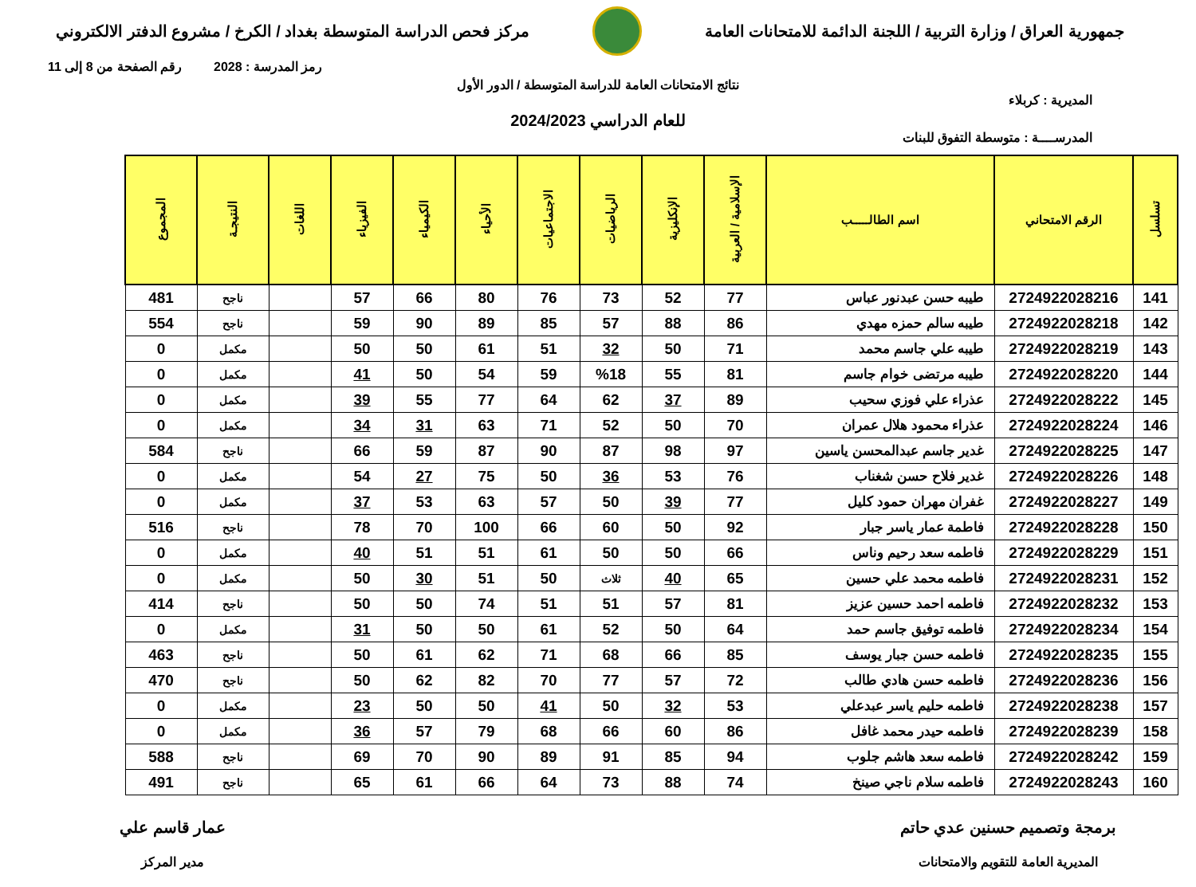جمهورية العراق / وزارة التربية / اللجنة الدائمة للامتحانات العامة
مركز فحص الدراسة المتوسطة بغداد / الكرخ / مشروع الدفتر الالكتروني
رمز المدرسة : 2028 رقم الصفحة من 8 إلى 11
نتائج الامتحانات العامة للدراسة المتوسطة / الدور الأول
المديرية : كربلاء
للعام الدراسي 2024/2023
المدرســــة : متوسطة التفوق للبنات
| تسلسل | الرقم الامتحاني | اسم الطالـــــب | الإسلامية / العربية | الإنكليزية | الرياضيات | الاجتماعيات | الأحياء | الكيمياء | الفيزياء | اللغات | النتيجـة | المجموع |
| --- | --- | --- | --- | --- | --- | --- | --- | --- | --- | --- | --- | --- |
| 141 | 2724922028216 | طيبه حسن عبدنور عباس | 77 | 52 | 73 | 76 | 80 | 66 | 57 | | ناجح | 481 |
| 142 | 2724922028218 | طيبه سالم حمزه مهدي | 86 | 88 | 57 | 85 | 89 | 90 | 59 | | ناجح | 554 |
| 143 | 2724922028219 | طيبه علي جاسم محمد | 71 | 50 | 32 | 51 | 61 | 50 | 50 | | مكمل | 0 |
| 144 | 2724922028220 | طيبه مرتضى خوام جاسم | 81 | 55 | %18 | 59 | 54 | 50 | 41 | | مكمل | 0 |
| 145 | 2724922028222 | عذراء علي فوزي سحيب | 89 | 37 | 62 | 64 | 77 | 55 | 39 | | مكمل | 0 |
| 146 | 2724922028224 | عذراء محمود هلال عمران | 70 | 50 | 52 | 71 | 63 | 31 | 34 | | مكمل | 0 |
| 147 | 2724922028225 | غدير جاسم عبدالمحسن ياسين | 97 | 98 | 87 | 90 | 87 | 59 | 66 | | ناجح | 584 |
| 148 | 2724922028226 | غدير فلاح حسن شغناب | 76 | 53 | 36 | 50 | 75 | 27 | 54 | | مكمل | 0 |
| 149 | 2724922028227 | غفران مهران حمود كليل | 77 | 39 | 50 | 57 | 63 | 53 | 37 | | مكمل | 0 |
| 150 | 2724922028228 | فاطمة عمار ياسر جبار | 92 | 50 | 60 | 66 | 100 | 70 | 78 | | ناجح | 516 |
| 151 | 2724922028229 | فاطمه سعد رحيم وناس | 66 | 50 | 50 | 61 | 51 | 51 | 40 | | مكمل | 0 |
| 152 | 2724922028231 | فاطمه محمد علي حسين | 65 | 40 | ثلاث | 50 | 51 | 30 | 50 | | مكمل | 0 |
| 153 | 2724922028232 | فاطمه احمد حسين عزيز | 81 | 57 | 51 | 51 | 74 | 50 | 50 | | ناجح | 414 |
| 154 | 2724922028234 | فاطمه توفيق جاسم حمد | 64 | 50 | 52 | 61 | 50 | 50 | 31 | | مكمل | 0 |
| 155 | 2724922028235 | فاطمه حسن جبار يوسف | 85 | 66 | 68 | 71 | 62 | 61 | 50 | | ناجح | 463 |
| 156 | 2724922028236 | فاطمه حسن هادي طالب | 72 | 57 | 77 | 70 | 82 | 62 | 50 | | ناجح | 470 |
| 157 | 2724922028238 | فاطمه حليم ياسر عبدعلي | 53 | 32 | 50 | 41 | 50 | 50 | 23 | | مكمل | 0 |
| 158 | 2724922028239 | فاطمه حيدر محمد غافل | 86 | 60 | 66 | 68 | 79 | 57 | 36 | | مكمل | 0 |
| 159 | 2724922028242 | فاطمه سعد هاشم جلوب | 94 | 85 | 91 | 89 | 90 | 70 | 69 | | ناجح | 588 |
| 160 | 2724922028243 | فاطمه سلام ناجي صينخ | 74 | 88 | 73 | 64 | 66 | 61 | 65 | | ناجح | 491 |
برمجة وتصميم حسنين عدي حاتم
المديرية العامة للتقويم والامتحانات
عمار قاسم علي
مدير المركز